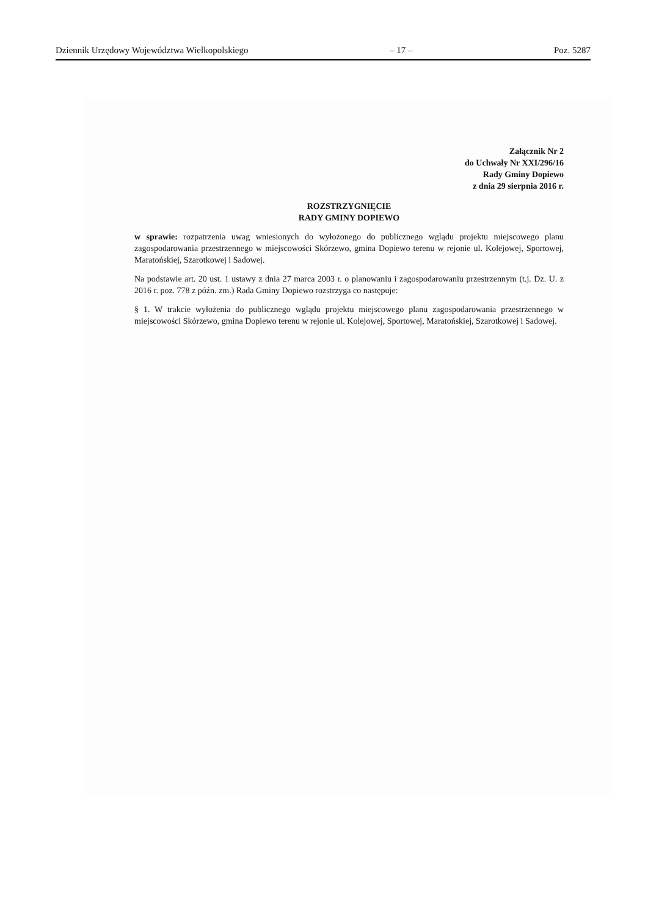Dziennik Urzędowy Województwa Wielkopolskiego – 17 – Poz. 5287
Załącznik Nr 2
do Uchwały Nr XXI/296/16
Rady Gminy Dopiewo
z dnia 29 sierpnia 2016 r.
ROZSTRZYGNIĘCIE
RADY GMINY DOPIEWO
w sprawie: rozpatrzenia uwag wniesionych do wyłożonego do publicznego wglądu projektu miejscowego planu zagospodarowania przestrzennego w miejscowości Skórzewo, gmina Dopiewo terenu w rejonie ul. Kolejowej, Sportowej, Maratońskiej, Szarotkowej i Sadowej.
Na podstawie art. 20 ust. 1 ustawy z dnia 27 marca 2003 r. o planowaniu i zagospodarowaniu przestrzennym (t.j. Dz. U. z 2016 r. poz. 778 z późn. zm.) Rada Gminy Dopiewo rozstrzyga co następuje:
§ 1. W trakcie wyłożenia do publicznego wglądu projektu miejscowego planu zagospodarowania przestrzennego w miejscowości Skórzewo, gmina Dopiewo terenu w rejonie ul. Kolejowej, Sportowej, Maratońskiej, Szarotkowej i Sadowej.